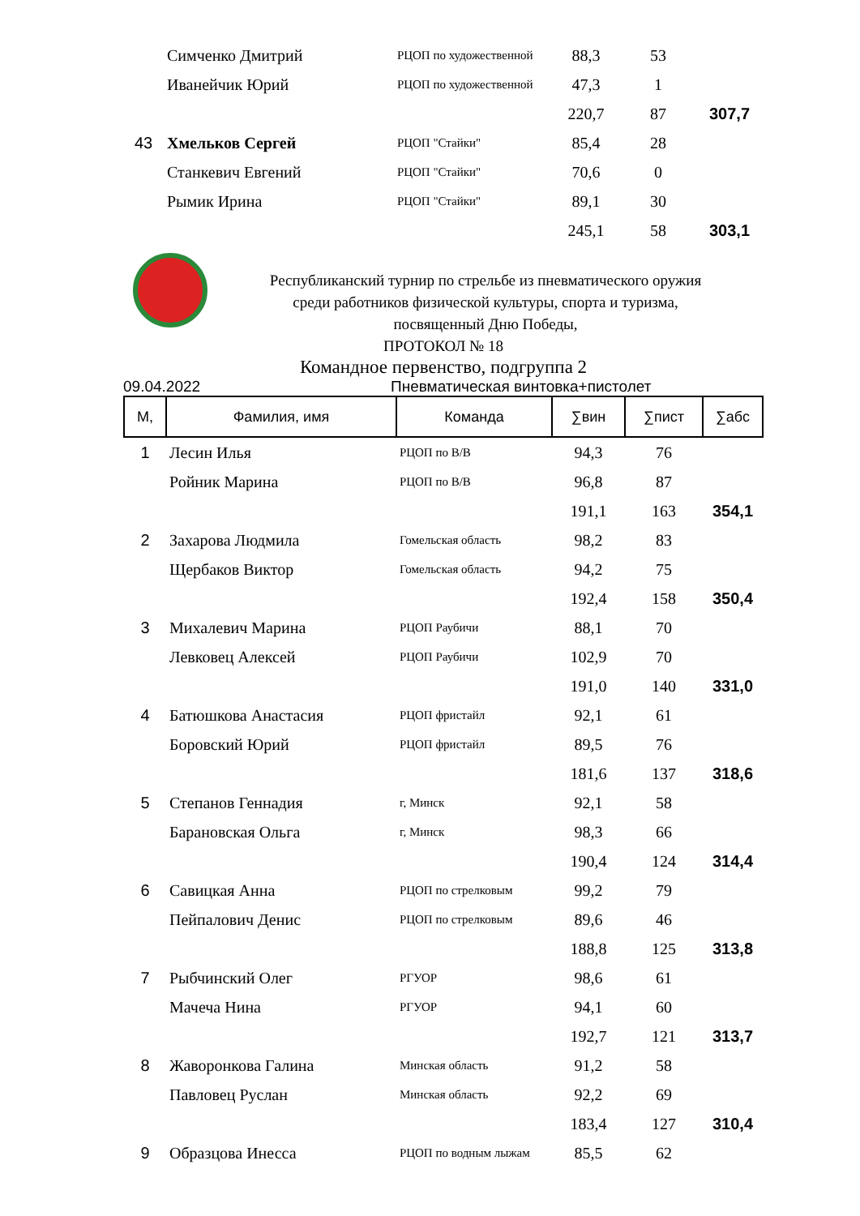| | Симченко Дмитрий | РЦОП по художественной | 88,3 | 53 | |
| | Иванейчик Юрий | РЦОП по художественной | 47,3 | 1 | |
| | | | 220,7 | 87 | 307,7 |
| 43 | Хмельков Сергей | РЦОП "Стайки" | 85,4 | 28 | |
| | Станкевич Евгений | РЦОП "Стайки" | 70,6 | 0 | |
| | Рымик Ирина | РЦОП "Стайки" | 89,1 | 30 | |
| | | | 245,1 | 58 | 303,1 |
Республиканский турнир по стрельбе из пневматического оружия
среди работников физической культуры, спорта и туризма,
посвященный Дню Победы,
ПРОТОКОЛ № 18
Командное первенство, подгруппа 2
09.04.2022 Пневматическая винтовка+пистолет
| М, | Фамилия, имя | Команда | ∑вин | ∑пист | ∑абс |
| --- | --- | --- | --- | --- | --- |
| 1 | Лесин Илья | РЦОП по В/В | 94,3 | 76 | |
| | Ройник Марина | РЦОП по В/В | 96,8 | 87 | |
| | | | 191,1 | 163 | 354,1 |
| 2 | Захарова Людмила | Гомельская область | 98,2 | 83 | |
| | Щербаков Виктор | Гомельская область | 94,2 | 75 | |
| | | | 192,4 | 158 | 350,4 |
| 3 | Михалевич Марина | РЦОП Раубичи | 88,1 | 70 | |
| | Левковец Алексей | РЦОП Раубичи | 102,9 | 70 | |
| | | | 191,0 | 140 | 331,0 |
| 4 | Батюшкова Анастасия | РЦОП фристайл | 92,1 | 61 | |
| | Боровский Юрий | РЦОП фристайл | 89,5 | 76 | |
| | | | 181,6 | 137 | 318,6 |
| 5 | Степанов Геннадия | г, Минск | 92,1 | 58 | |
| | Барановская Ольга | г, Минск | 98,3 | 66 | |
| | | | 190,4 | 124 | 314,4 |
| 6 | Савицкая Анна | РЦОП по стрелковым | 99,2 | 79 | |
| | Пейпалович Денис | РЦОП по стрелковым | 89,6 | 46 | |
| | | | 188,8 | 125 | 313,8 |
| 7 | Рыбчинский Олег | РГУОР | 98,6 | 61 | |
| | Мачеча Нина | РГУОР | 94,1 | 60 | |
| | | | 192,7 | 121 | 313,7 |
| 8 | Жаворонкова Галина | Минская область | 91,2 | 58 | |
| | Павловец Руслан | Минская область | 92,2 | 69 | |
| | | | 183,4 | 127 | 310,4 |
| 9 | Образцова Инесса | РЦОП по водным лыжам | 85,5 | 62 | |